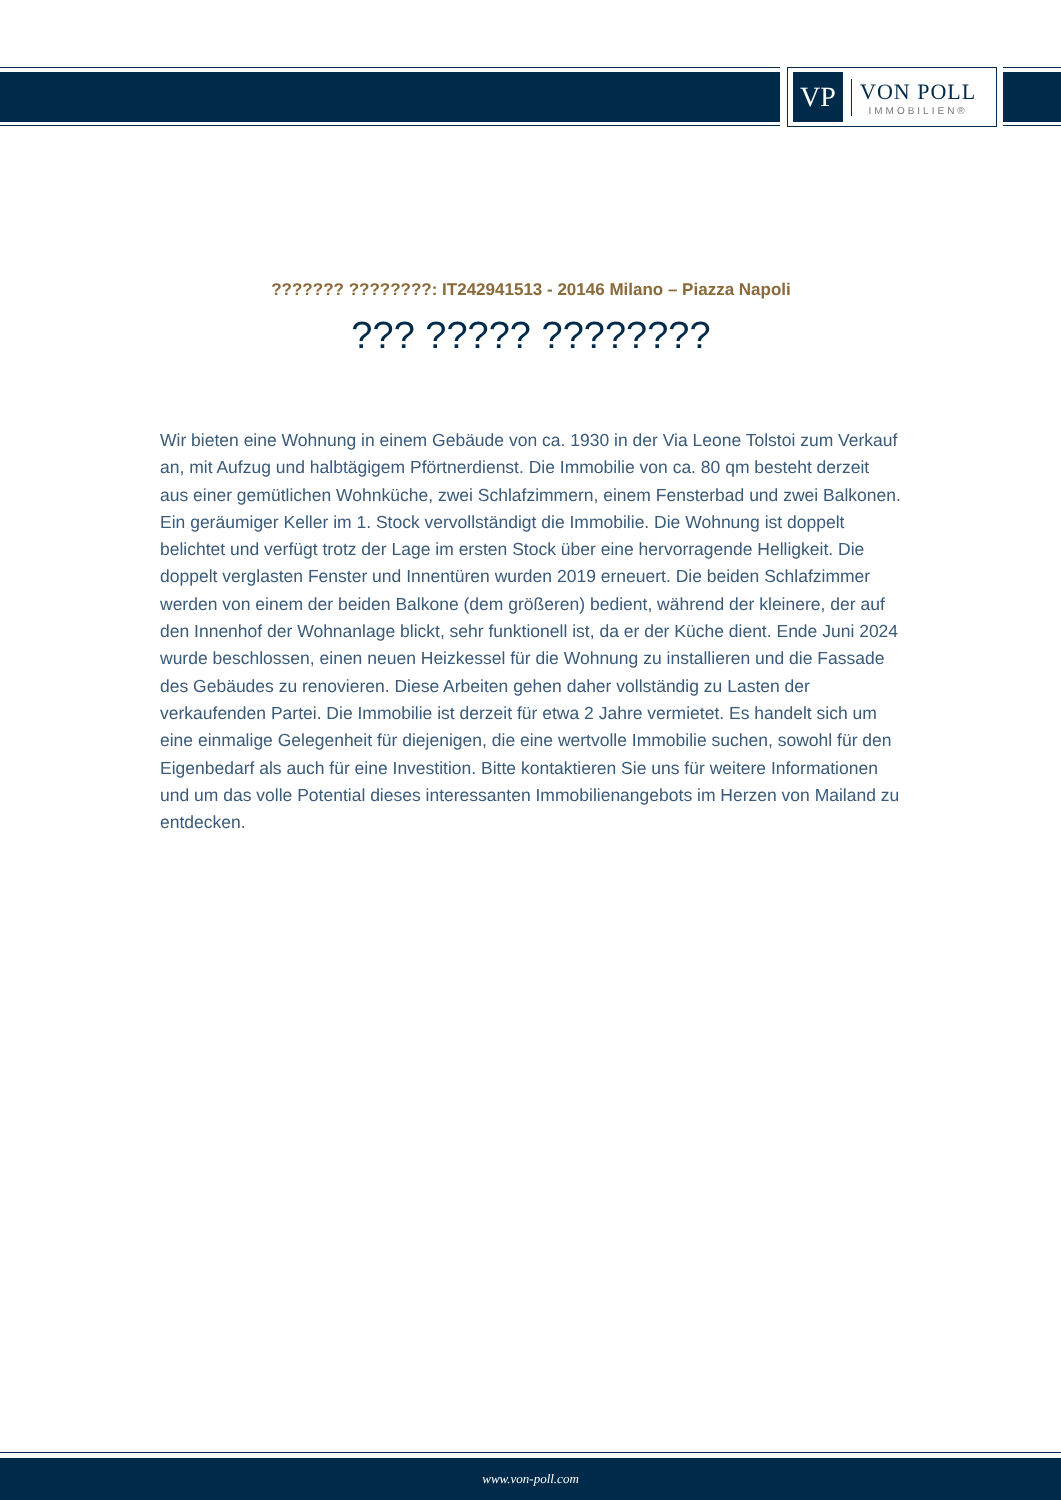VP
VON POLL
IMMOBILIEN®
??????? ????????: IT242941513 - 20146 Milano – Piazza Napoli
??? ????? ????????
Wir bieten eine Wohnung in einem Gebäude von ca. 1930 in der Via Leone Tolstoi zum Verkauf an, mit Aufzug und halbtägigem Pförtnerdienst. Die Immobilie von ca. 80 qm besteht derzeit aus einer gemütlichen Wohnküche, zwei Schlafzimmern, einem Fensterbad und zwei Balkonen. Ein geräumiger Keller im 1. Stock vervollständigt die Immobilie. Die Wohnung ist doppelt belichtet und verfügt trotz der Lage im ersten Stock über eine hervorragende Helligkeit. Die doppelt verglasten Fenster und Innentüren wurden 2019 erneuert. Die beiden Schlafzimmer werden von einem der beiden Balkone (dem größeren) bedient, während der kleinere, der auf den Innenhof der Wohnanlage blickt, sehr funktionell ist, da er der Küche dient. Ende Juni 2024 wurde beschlossen, einen neuen Heizkessel für die Wohnung zu installieren und die Fassade des Gebäudes zu renovieren. Diese Arbeiten gehen daher vollständig zu Lasten der verkaufenden Partei. Die Immobilie ist derzeit für etwa 2 Jahre vermietet. Es handelt sich um eine einmalige Gelegenheit für diejenigen, die eine wertvolle Immobilie suchen, sowohl für den Eigenbedarf als auch für eine Investition. Bitte kontaktieren Sie uns für weitere Informationen und um das volle Potential dieses interessanten Immobilienangebots im Herzen von Mailand zu entdecken.
www.von-poll.com